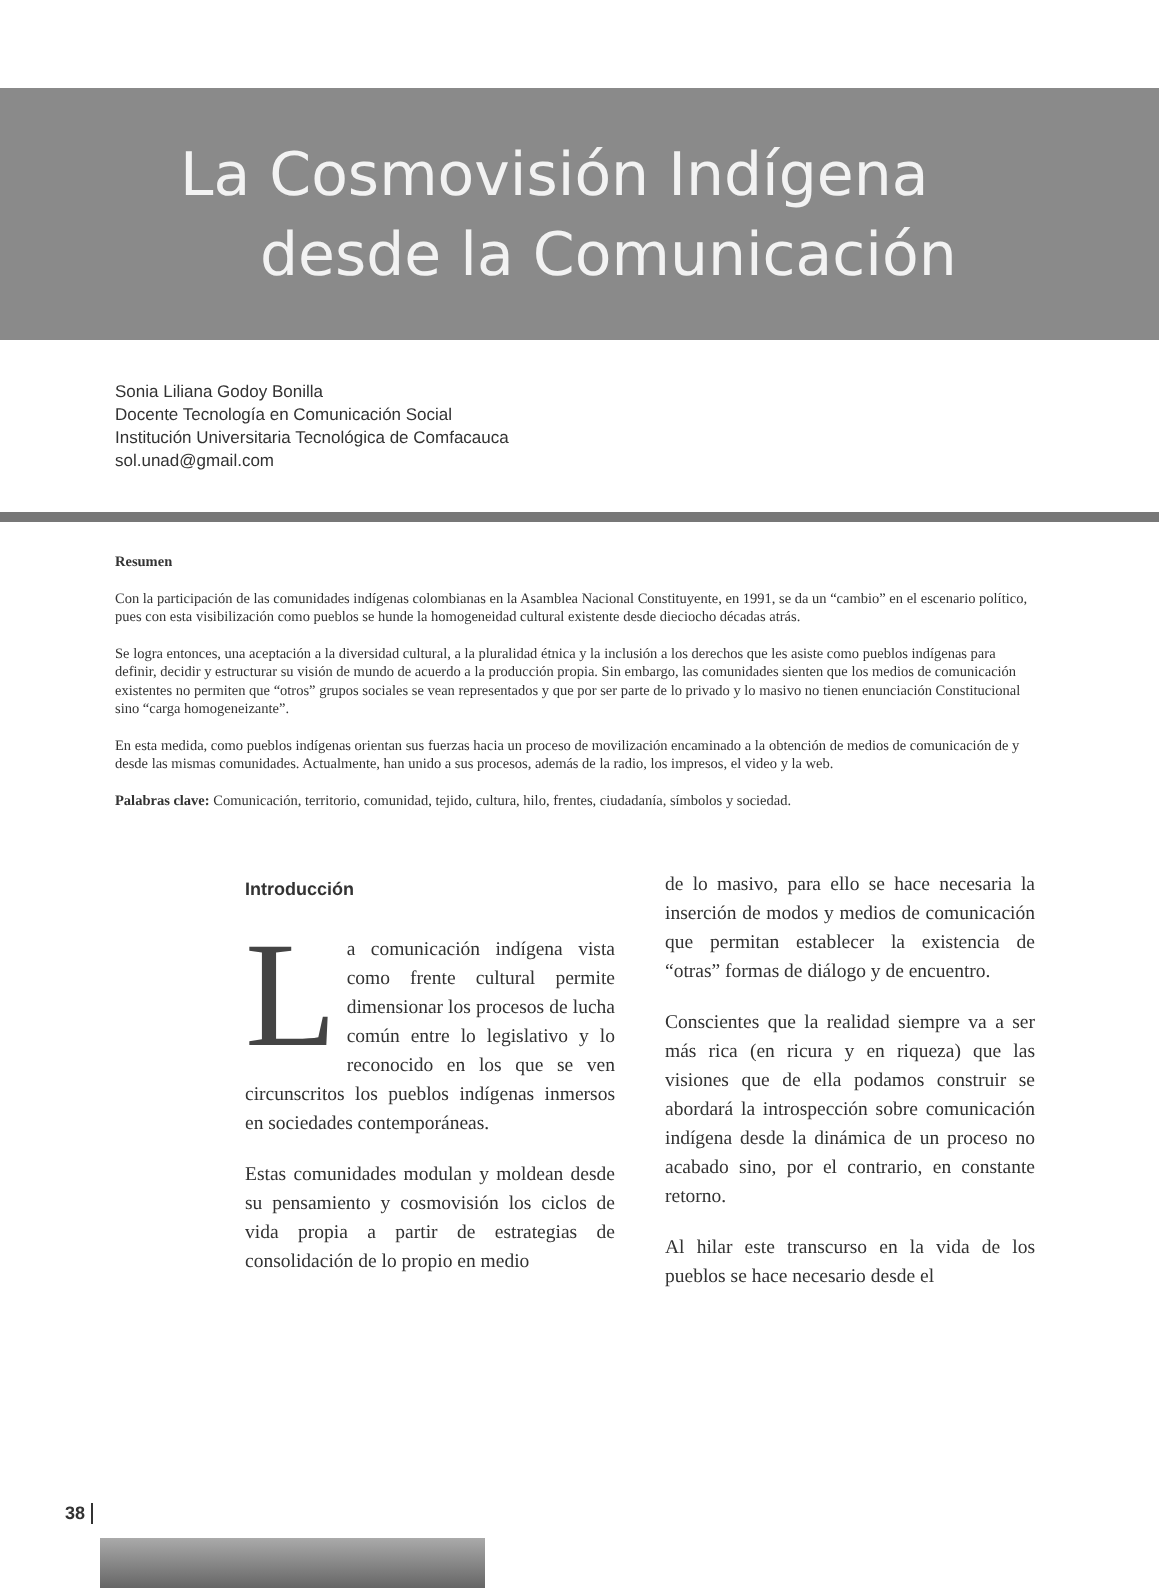La Cosmovisión Indígena
desde la Comunicación
Sonia Liliana Godoy Bonilla
Docente Tecnología en Comunicación Social
Institución Universitaria Tecnológica de Comfacauca
sol.unad@gmail.com
Resumen
Con la participación de las comunidades indígenas colombianas en la Asamblea Nacional Constituyente, en 1991, se da un “cambio” en el escenario político, pues con esta visibilización como pueblos se hunde la homogeneidad cultural existente desde dieciocho décadas atrás.
Se logra entonces, una aceptación a la diversidad cultural, a la pluralidad étnica y la inclusión a los derechos que les asiste como pueblos indígenas para definir, decidir y estructurar su visión de mundo de acuerdo a la producción propia. Sin embargo, las comunidades sienten que los medios de comunicación existentes no permiten que “otros” grupos sociales se vean representados y que por ser parte de lo privado y lo masivo no tienen enunciación Constitucional sino “carga homogeneizante”.
En esta medida, como pueblos indígenas orientan sus fuerzas hacia un proceso de movilización encaminado a la obtención de medios de comunicación de y desde las mismas comunidades. Actualmente, han unido a sus procesos, además de la radio, los impresos, el video y la web.
Palabras clave: Comunicación, territorio, comunidad, tejido, cultura, hilo, frentes, ciudadanía, símbolos y sociedad.
Introducción
La comunicación indígena vista como frente cultural permite dimensionar los procesos de lucha común entre lo legislativo y lo reconocido en los que se ven circunscritos los pueblos indígenas inmersos en sociedades contemporáneas.
Estas comunidades modulan y moldean desde su pensamiento y cosmovisión los ciclos de vida propia a partir de estrategias de consolidación de lo propio en medio
de lo masivo, para ello se hace necesaria la inserción de modos y medios de comunicación que permitan establecer la existencia de “otras” formas de diálogo y de encuentro.
Conscientes que la realidad siempre va a ser más rica (en ricura y en riqueza) que las visiones que de ella podamos construir se abordará la introspección sobre comunicación indígena desde la dinámica de un proceso no acabado sino, por el contrario, en constante retorno.
Al hilar este transcurso en la vida de los pueblos se hace necesario desde el
38